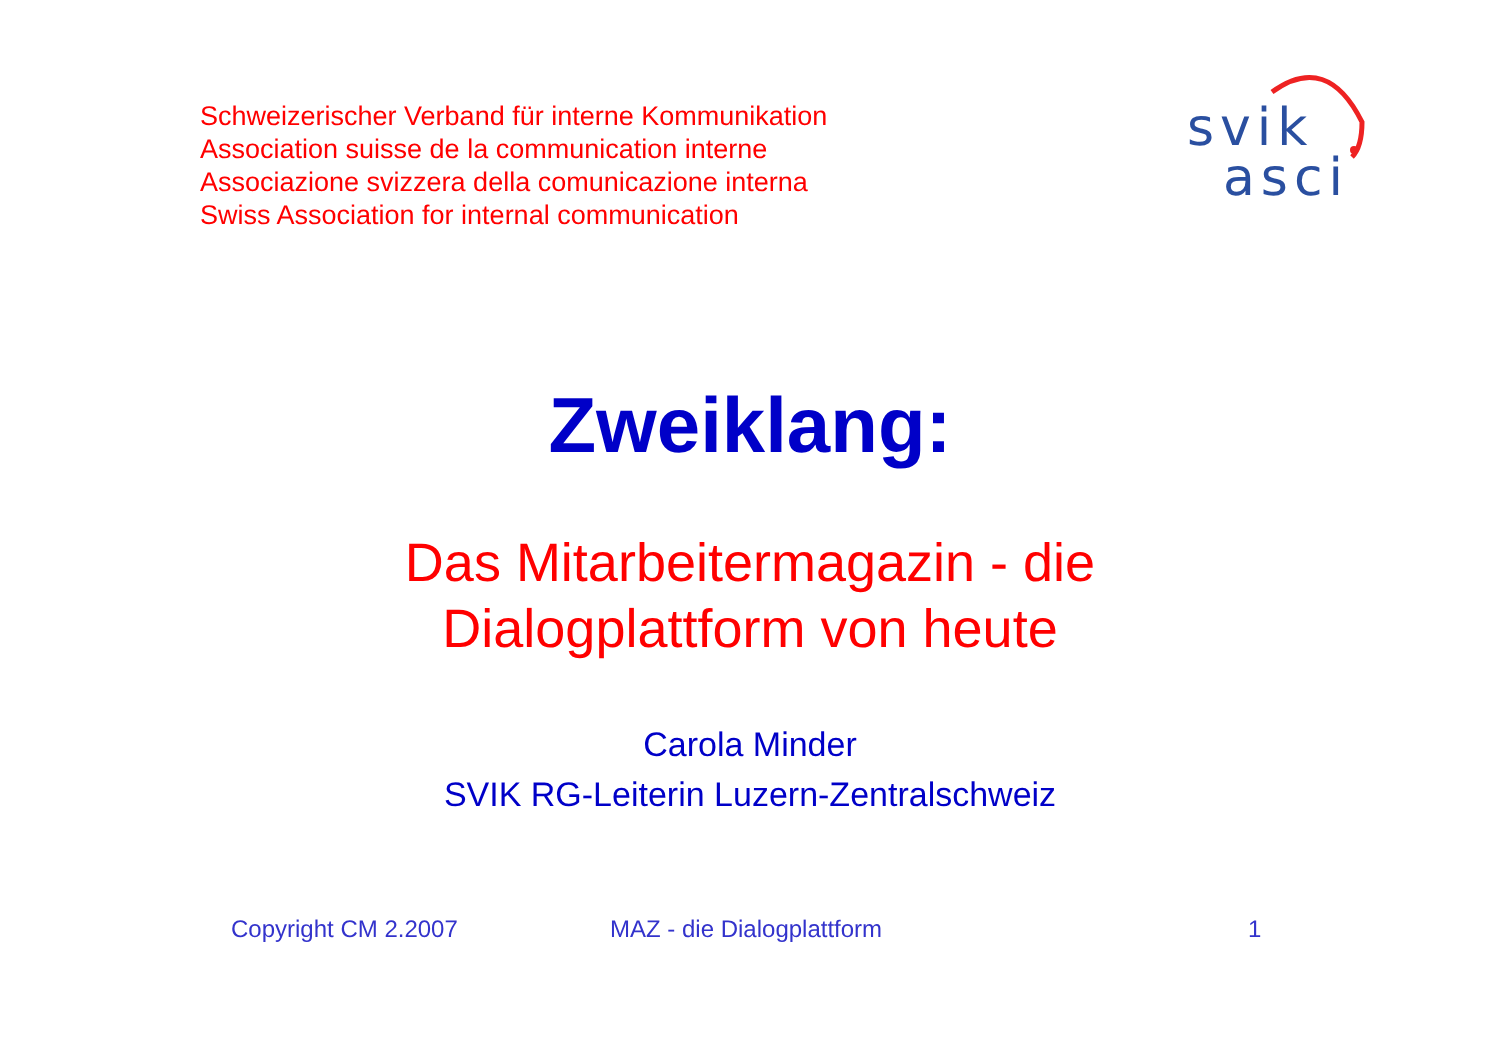Schweizerischer Verband für interne Kommunikation
Association suisse de la communication interne
Associazione svizzera della comunicazione interna
Swiss Association for internal communication
svik
asci
Zweiklang:
Das Mitarbeitermagazin - die
Dialogplattform von heute
Carola Minder
SVIK RG-Leiterin Luzern-Zentralschweiz
Copyright CM 2.2007 MAZ - die Dialogplattform 1